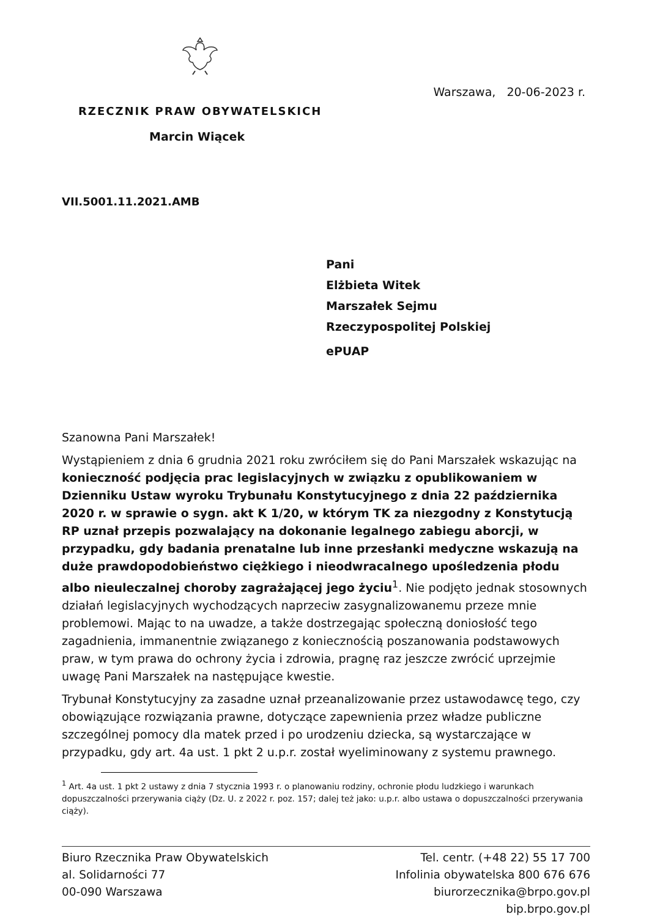Warszawa, 20-06-2023 r.
RZECZNIK PRAW OBYWATELSKICH
Marcin Wiącek
VII.5001.11.2021.AMB
Pani
Elżbieta Witek
Marszałek Sejmu
Rzeczypospolitej Polskiej
ePUAP
Szanowna Pani Marszałek!
Wystąpieniem z dnia 6 grudnia 2021 roku zwróciłem się do Pani Marszałek wskazując na konieczność podjęcia prac legislacyjnych w związku z opublikowaniem w Dzienniku Ustaw wyroku Trybunału Konstytucyjnego z dnia 22 października 2020 r. w sprawie o sygn. akt K 1/20, w którym TK za niezgodny z Konstytucją RP uznał przepis pozwalający na dokonanie legalnego zabiegu aborcji, w przypadku, gdy badania prenatalne lub inne przesłanki medyczne wskazują na duże prawdopodobieństwo ciężkiego i nieodwracalnego upośledzenia płodu albo nieuleczalnej choroby zagrażającej jego życiu<sup>1</sup>. Nie podjęto jednak stosownych działań legislacyjnych wychodzących naprzeciw zasygnalizowanemu przeze mnie problemowi. Mając to na uwadze, a także dostrzegając społeczną doniosłość tego zagadnienia, immanentnie związanego z koniecznością poszanowania podstawowych praw, w tym prawa do ochrony życia i zdrowia, pragnę raz jeszcze zwrócić uprzejmie uwagę Pani Marszałek na następujące kwestie.
Trybunał Konstytucyjny za zasadne uznał przeanalizowanie przez ustawodawcę tego, czy obowiązujące rozwiązania prawne, dotyczące zapewnienia przez władze publiczne szczególnej pomocy dla matek przed i po urodzeniu dziecka, są wystarczające w przypadku, gdy art. 4a ust. 1 pkt 2 u.p.r. został wyeliminowany z systemu prawnego.
<sup>1</sup> Art. 4a ust. 1 pkt 2 ustawy z dnia 7 stycznia 1993 r. o planowaniu rodziny, ochronie płodu ludzkiego i warunkach dopuszczalności przerywania ciąży (Dz. U. z 2022 r. poz. 157; dalej też jako: u.p.r. albo ustawa o dopuszczalności przerywania ciąży).
Biuro Rzecznika Praw Obywatelskich
al. Solidarności 77
00-090 Warszawa
Tel. centr. (+48 22) 55 17 700
Infolinia obywatelska 800 676 676
biurorzecznika@brpo.gov.pl
bip.brpo.gov.pl